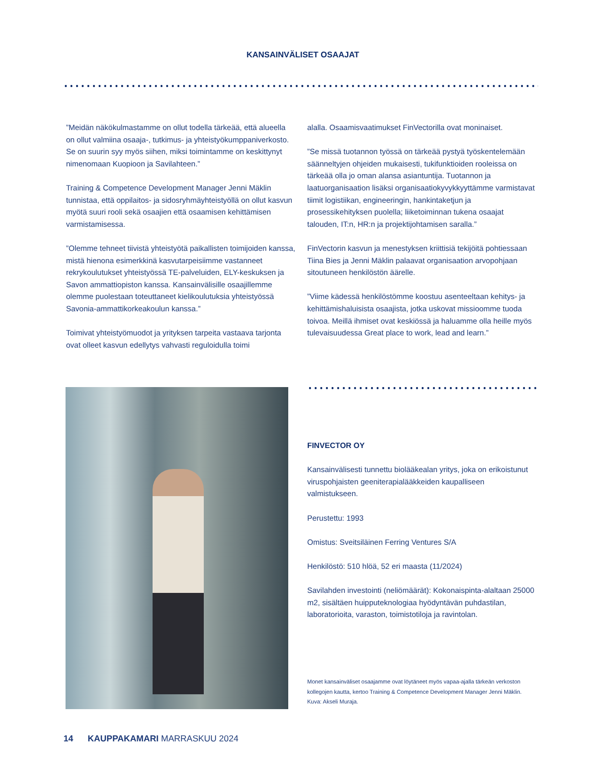KANSAINVÄLISET OSAAJAT
”Meidän näkökulmastamme on ollut todella tärkeää, että alueella on ollut valmiina osaaja-, tutkimus- ja yhteistyö­kumppaniverkosto. Se on suurin syy myös siihen, miksi toimin­tamme on keskittynyt nimenomaan Kuopioon ja Savilahteen.”
Training & Competence Development Manager Jenni Mäklin tunnistaa, että oppilaitos- ja sidosryhmäyhteistyöllä on ollut kasvun myötä suuri rooli sekä osaajien että osaamisen kehit­tämisen varmistamisessa.
”Olemme tehneet tiivistä yhteistyötä paikallisten toimijoi­den kanssa, mistä hienona esimerkkinä kasvutarpeisiimme vastanneet rekrykoulutukset yhteistyössä TE-palveluiden, ELY-keskuksen ja Savon ammattiopiston kanssa. Kansainväli­sille osaajillemme olemme puolestaan toteuttaneet kielikou­lutuksia yhteistyössä Savonia-ammattikorkeakoulun kanssa.”
Toimivat yhteistyömuodot ja yrityksen tarpeita vastaava tar­jonta ovat olleet kasvun edellytys vahvasti reguloidulla toimi­
alalla. Osaamisvaatimukset FinVectorilla ovat moninaiset.
”Se missä tuotannon työssä on tärkeää pystyä työskente­lemään säänneltyjen ohjeiden mukaisesti, tukifunktioiden rooleissa on tärkeää olla jo oman alansa asiantuntija. Tuo­tannon ja laatuorganisaation lisäksi organisaatiokyvykkyyt­tämme varmistavat tiimit logistiikan, engineeringin, hankinta­ketjun ja prosessikehityksen puolella; liiketoiminnan tukena osaajat talouden, IT:n, HR:n ja projektijohtamisen saralla.”
FinVectorin kasvun ja menestyksen kriittisiä tekijöitä pohties­saan Tiina Bies ja Jenni Mäklin palaavat organisaation arvo­pohjaan sitoutuneen henkilöstön äärelle.
”Viime kädessä henkilöstömme koostuu asenteeltaan kehi­tys- ja kehittämishaluisista osaajista, jotka uskovat mis­sioomme tuoda toivoa. Meillä ihmiset ovat keskiössä ja haluamme olla heille myös tulevaisuudessa Great place to work, lead and learn.”
FINVECTOR OY
Kansainvälisesti tunnettu biolääkealan yritys, joka on erikoistunut viruspohjaisten geeniterapialääkkeiden kaupalliseen valmistukseen.
Perustettu: 1993
Omistus: Sveitsiläinen Ferring Ventures S/A
Henkilöstö: 510 hlöä, 52 eri maasta (11/2024)
Savilahden investointi (neliömäärät): Kokonaispinta-alaltaan 25000 m2, sisältäen huipputeknologiaa hyödyntävän puhdastilan, laboratorioita, varaston, toimistotiloja ja ravintolan.
Monet kansainväliset osaajamme ovat löytäneet myös vapaa-ajalla tärkeän ver­koston kollegojen kautta, kertoo Training & Competence Development Manager Jenni Mäklin. Kuva: Akseli Muraja.
14 KAUPPAKAMARI MARRASKUU 2024